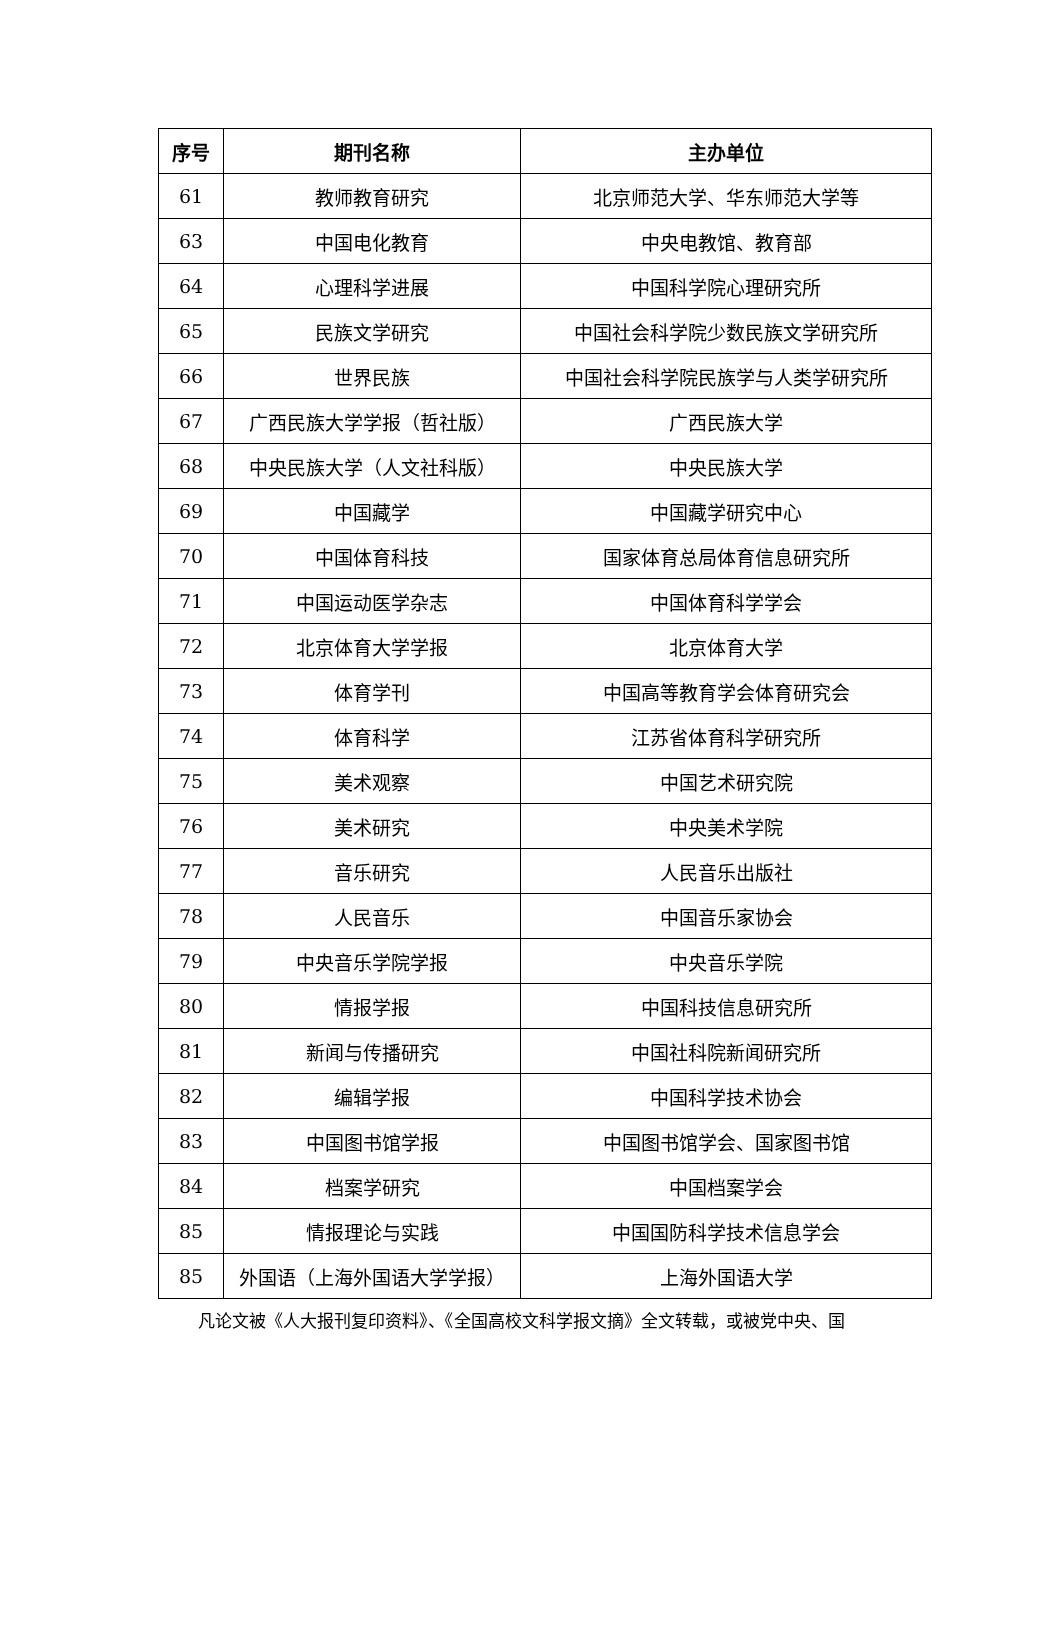| 序号 | 期刊名称 | 主办单位 |
| --- | --- | --- |
| 61 | 教师教育研究 | 北京师范大学、华东师范大学等 |
| 63 | 中国电化教育 | 中央电教馆、教育部 |
| 64 | 心理科学进展 | 中国科学院心理研究所 |
| 65 | 民族文学研究 | 中国社会科学院少数民族文学研究所 |
| 66 | 世界民族 | 中国社会科学院民族学与人类学研究所 |
| 67 | 广西民族大学学报（哲社版） | 广西民族大学 |
| 68 | 中央民族大学（人文社科版） | 中央民族大学 |
| 69 | 中国藏学 | 中国藏学研究中心 |
| 70 | 中国体育科技 | 国家体育总局体育信息研究所 |
| 71 | 中国运动医学杂志 | 中国体育科学学会 |
| 72 | 北京体育大学学报 | 北京体育大学 |
| 73 | 体育学刊 | 中国高等教育学会体育研究会 |
| 74 | 体育科学 | 江苏省体育科学研究所 |
| 75 | 美术观察 | 中国艺术研究院 |
| 76 | 美术研究 | 中央美术学院 |
| 77 | 音乐研究 | 人民音乐出版社 |
| 78 | 人民音乐 | 中国音乐家协会 |
| 79 | 中央音乐学院学报 | 中央音乐学院 |
| 80 | 情报学报 | 中国科技信息研究所 |
| 81 | 新闻与传播研究 | 中国社科院新闻研究所 |
| 82 | 编辑学报 | 中国科学技术协会 |
| 83 | 中国图书馆学报 | 中国图书馆学会、国家图书馆 |
| 84 | 档案学研究 | 中国档案学会 |
| 85 | 情报理论与实践 | 中国国防科学技术信息学会 |
| 85 | 外国语（上海外国语大学学报） | 上海外国语大学 |
凡论文被《人大报刊复印资料》、《全国高校文科学报文摘》全文转载，或被党中央、国